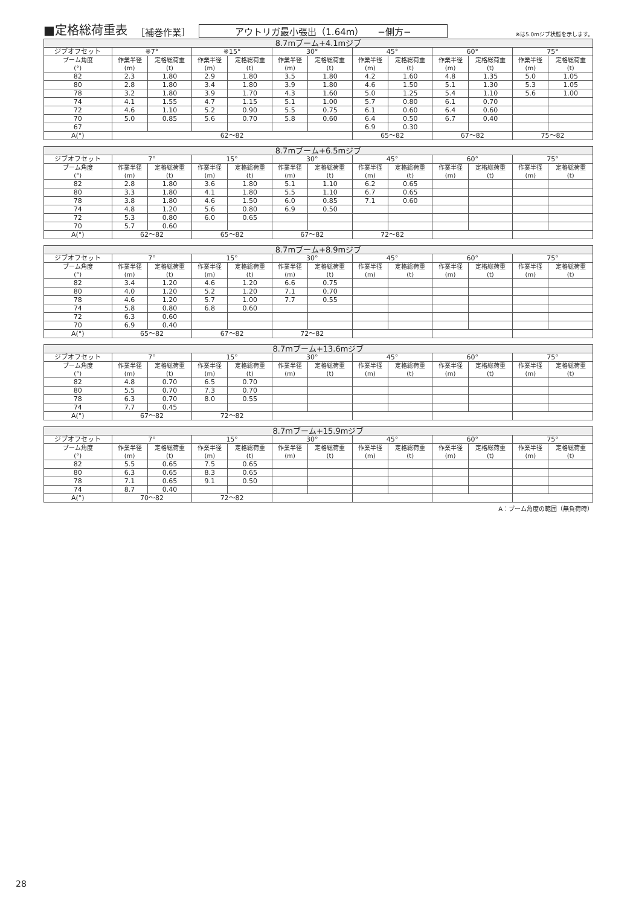■定格総荷重表 ［補巻作業］ アウトリガ最小張出（1.64m）　　−側方− ※は5.0mジブ状態を示します。
| 8.7mブーム+4.1mジブ | | | | | | | | | | | | |
| --- | --- | --- | --- | --- | --- | --- | --- | --- | --- | --- | --- | --- |
| ジブオフセット | ※7° | | ※15° | | 30° | | 45° | | 60° | | 75° | |
| ブーム角度 (°) | 作業半径 (m) | 定格総荷重 (t) | 作業半径 (m) | 定格総荷重 (t) | 作業半径 (m) | 定格総荷重 (t) | 作業半径 (m) | 定格総荷重 (t) | 作業半径 (m) | 定格総荷重 (t) | 作業半径 (m) | 定格総荷重 (t) |
| 82 | 2.3 | 1.80 | 2.9 | 1.80 | 3.5 | 1.80 | 4.2 | 1.60 | 4.8 | 1.35 | 5.0 | 1.05 |
| 80 | 2.8 | 1.80 | 3.4 | 1.80 | 3.9 | 1.80 | 4.6 | 1.50 | 5.1 | 1.30 | 5.3 | 1.05 |
| 78 | 3.2 | 1.80 | 3.9 | 1.70 | 4.3 | 1.60 | 5.0 | 1.25 | 5.4 | 1.10 | 5.6 | 1.00 |
| 74 | 4.1 | 1.55 | 4.7 | 1.15 | 5.1 | 1.00 | 5.7 | 0.80 | 6.1 | 0.70 | | |
| 72 | 4.6 | 1.10 | 5.2 | 0.90 | 5.5 | 0.75 | 6.1 | 0.60 | 6.4 | 0.60 | | |
| 70 | 5.0 | 0.85 | 5.6 | 0.70 | 5.8 | 0.60 | 6.4 | 0.50 | 6.7 | 0.40 | | |
| 67 | | | | | | | 6.9 | 0.30 | | | | |
| A(°) | 62〜82 | | | | | | 65〜82 | | 67〜82 | | 75〜82 | |
| 8.7mブーム+6.5mジブ | | | | | | | | | | | | |
| --- | --- | --- | --- | --- | --- | --- | --- | --- | --- | --- | --- | --- |
| ジブオフセット | 7° | | 15° | | 30° | | 45° | | 60° | | 75° | |
| ブーム角度 (°) | 作業半径 (m) | 定格総荷重 (t) | 作業半径 (m) | 定格総荷重 (t) | 作業半径 (m) | 定格総荷重 (t) | 作業半径 (m) | 定格総荷重 (t) | 作業半径 (m) | 定格総荷重 (t) | 作業半径 (m) | 定格総荷重 (t) |
| 82 | 2.8 | 1.80 | 3.6 | 1.80 | 5.1 | 1.10 | 6.2 | 0.65 | | | | |
| 80 | 3.3 | 1.80 | 4.1 | 1.80 | 5.5 | 1.10 | 6.7 | 0.65 | | | | |
| 78 | 3.8 | 1.80 | 4.6 | 1.50 | 6.0 | 0.85 | 7.1 | 0.60 | | | | |
| 74 | 4.8 | 1.20 | 5.6 | 0.80 | 6.9 | 0.50 | | | | | | |
| 72 | 5.3 | 0.80 | 6.0 | 0.65 | | | | | | | | |
| 70 | 5.7 | 0.60 | | | | | | | | | | |
| A(°) | 62〜82 | | 65〜82 | | 67〜82 | | 72〜82 | | | | | |
| 8.7mブーム+8.9mジブ | | | | | | | | | | | | |
| --- | --- | --- | --- | --- | --- | --- | --- | --- | --- | --- | --- | --- |
| ジブオフセット | 7° | | 15° | | 30° | | 45° | | 60° | | 75° | |
| ブーム角度 (°) | 作業半径 (m) | 定格総荷重 (t) | 作業半径 (m) | 定格総荷重 (t) | 作業半径 (m) | 定格総荷重 (t) | 作業半径 (m) | 定格総荷重 (t) | 作業半径 (m) | 定格総荷重 (t) | 作業半径 (m) | 定格総荷重 (t) |
| 82 | 3.4 | 1.20 | 4.6 | 1.20 | 6.6 | 0.75 | | | | | | |
| 80 | 4.0 | 1.20 | 5.2 | 1.20 | 7.1 | 0.70 | | | | | | |
| 78 | 4.6 | 1.20 | 5.7 | 1.00 | 7.7 | 0.55 | | | | | | |
| 74 | 5.8 | 0.80 | 6.8 | 0.60 | | | | | | | | |
| 72 | 6.3 | 0.60 | | | | | | | | | | |
| 70 | 6.9 | 0.40 | | | | | | | | | | |
| A(°) | 65〜82 | | 67〜82 | | 72〜82 | | | | | | | |
| 8.7mブーム+13.6mジブ | | | | | | | | | | | | |
| --- | --- | --- | --- | --- | --- | --- | --- | --- | --- | --- | --- | --- |
| ジブオフセット | 7° | | 15° | | 30° | | 45° | | 60° | | 75° | |
| ブーム角度 (°) | 作業半径 (m) | 定格総荷重 (t) | 作業半径 (m) | 定格総荷重 (t) | 作業半径 (m) | 定格総荷重 (t) | 作業半径 (m) | 定格総荷重 (t) | 作業半径 (m) | 定格総荷重 (t) | 作業半径 (m) | 定格総荷重 (t) |
| 82 | 4.8 | 0.70 | 6.5 | 0.70 | | | | | | | | |
| 80 | 5.5 | 0.70 | 7.3 | 0.70 | | | | | | | | |
| 78 | 6.3 | 0.70 | 8.0 | 0.55 | | | | | | | | |
| 74 | 7.7 | 0.45 | | | | | | | | | | |
| A(°) | 67〜82 | | 72〜82 | | | | | | | | | |
| 8.7mブーム+15.9mジブ | | | | | | | | | | | | |
| --- | --- | --- | --- | --- | --- | --- | --- | --- | --- | --- | --- | --- |
| ジブオフセット | 7° | | 15° | | 30° | | 45° | | 60° | | 75° | |
| ブーム角度 (°) | 作業半径 (m) | 定格総荷重 (t) | 作業半径 (m) | 定格総荷重 (t) | 作業半径 (m) | 定格総荷重 (t) | 作業半径 (m) | 定格総荷重 (t) | 作業半径 (m) | 定格総荷重 (t) | 作業半径 (m) | 定格総荷重 (t) |
| 82 | 5.5 | 0.65 | 7.5 | 0.65 | | | | | | | | |
| 80 | 6.3 | 0.65 | 8.3 | 0.65 | | | | | | | | |
| 78 | 7.1 | 0.65 | 9.1 | 0.50 | | | | | | | | |
| 74 | 8.7 | 0.40 | | | | | | | | | | |
| A(°) | 70〜82 | | 72〜82 | | | | | | | | | |
A：ブーム角度の範囲（無負荷時）
28